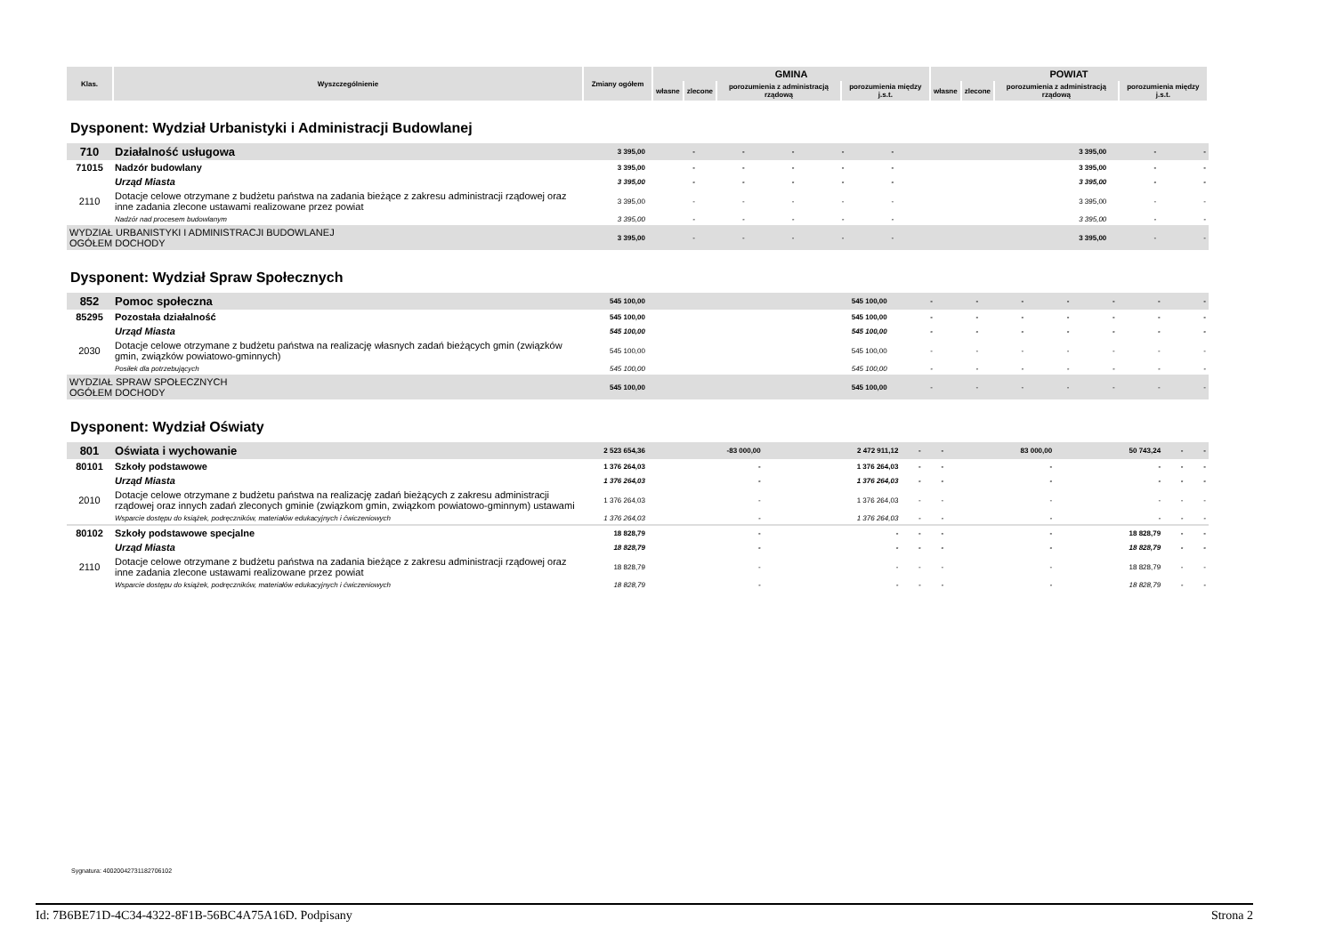| Klas. | Wyszczególnienie | Zmiany ogółem | GMINA | | | | POWIAT | | | |
| --- | --- | --- | --- | --- | --- | --- | --- | --- | --- | --- |
| | | | własne | zlecone | porozumienia z administracją rządową | porozumienia między j.s.t. | własne | zlecone | porozumienia z administracją rządową | porozumienia między j.s.t. |
Dysponent: Wydział Urbanistyki i Administracji Budowlanej
| 710 | Działalność usługowa | 3 395,00 | - | - | - | - | - | 3 395,00 | - | - |
| 71015 | Nadzór budowlany | 3 395,00 | - | - | - | - | - | 3 395,00 | - | - |
| | Urząd Miasta | 3 395,00 | - | - | - | - | - | 3 395,00 | - | - |
| 2110 | Dotacje celowe otrzymane z budżetu państwa na zadania bieżące z zakresu administracji rządowej oraz inne zadania zlecone ustawami realizowane przez powiat | 3 395,00 | - | - | - | - | - | 3 395,00 | - | - |
| | Nadzór nad procesem budowlanym | 3 395,00 | - | - | - | - | - | 3 395,00 | - | - |
| WYDZIAŁ URBANISTYKI I ADMINISTRACJI BUDOWLANEJ OGÓŁEM DOCHODY | | 3 395,00 | - | - | - | - | - | 3 395,00 | - | - |
Dysponent: Wydział Spraw Społecznych
| 852 | Pomoc społeczna | 545 100,00 | 545 100,00 | - | - | - | - | - | - | - |
| 85295 | Pozostała działalność | 545 100,00 | 545 100,00 | - | - | - | - | - | - | - |
| | Urząd Miasta | 545 100,00 | 545 100,00 | - | - | - | - | - | - | - |
| 2030 | Dotacje celowe otrzymane z budżetu państwa na realizację własnych zadań bieżących gmin (związków gmin, związków powiatowo-gminnych) | 545 100,00 | 545 100,00 | - | - | - | - | - | - | - |
| | Posiłek dla potrzebujących | 545 100,00 | 545 100,00 | - | - | - | - | - | - | - |
| WYDZIAŁ SPRAW SPOŁECZNYCH OGÓŁEM DOCHODY | | 545 100,00 | 545 100,00 | - | - | - | - | - | - | - |
Dysponent: Wydział Oświaty
| 801 | Oświata i wychowanie | 2 523 654,36 | -83 000,00 | 2 472 911,12 | - | - | 83 000,00 | 50 743,24 | - | - |
| 80101 | Szkoły podstawowe | 1 376 264,03 | - | 1 376 264,03 | - | - | - | - | - | - |
| | Urząd Miasta | 1 376 264,03 | - | 1 376 264,03 | - | - | - | - | - | - |
| 2010 | Dotacje celowe otrzymane z budżetu państwa na realizację zadań bieżących z zakresu administracji rządowej oraz innych zadań zleconych gminie (związkom gmin, związkom powiatowo-gminnym) ustawami | 1 376 264,03 | - | 1 376 264,03 | - | - | - | - | - | - |
| | Wsparcie dostępu do książek, podręczników, materiałów edukacyjnych i ćwiczeniowych | 1 376 264,03 | - | 1 376 264,03 | - | - | - | - | - | - |
| 80102 | Szkoły podstawowe specjalne | 18 828,79 | - | - | - | - | - | 18 828,79 | - | - |
| | Urząd Miasta | 18 828,79 | - | - | - | - | - | 18 828,79 | - | - |
| 2110 | Dotacje celowe otrzymane z budżetu państwa na zadania bieżące z zakresu administracji rządowej oraz inne zadania zlecone ustawami realizowane przez powiat | 18 828,79 | - | - | - | - | - | 18 828,79 | - | - |
| | Wsparcie dostępu do książek, podręczników, materiałów edukacyjnych i ćwiczeniowych | 18 828,79 | - | - | - | - | - | 18 828,79 | - | - |
Sygnatura: 40020042731182706102
Id: 7B6BE71D-4C34-4322-8F1B-56BC4A75A16D. Podpisany Strona 2